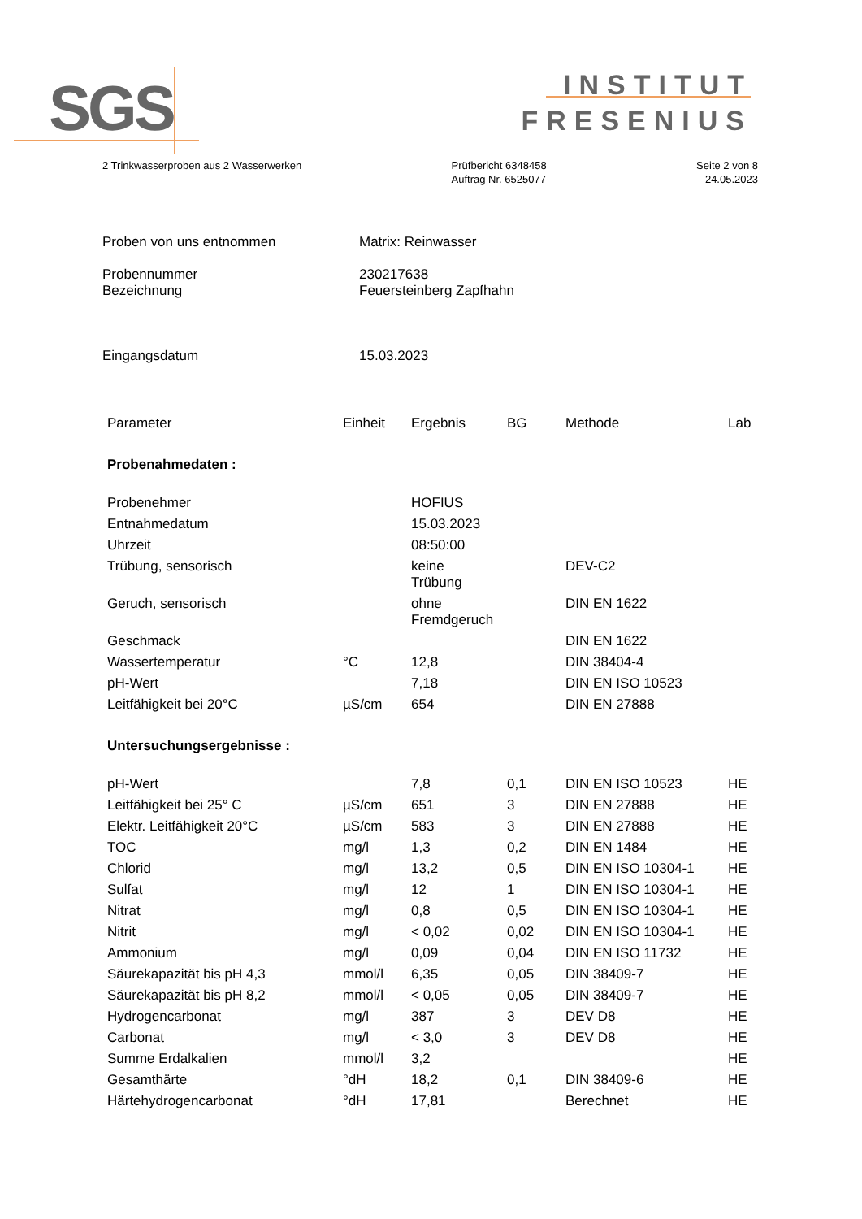SGS
INSTITUT
FRESENIUS
2 Trinkwasserproben aus 2 Wasserwerken
Prüfbericht 6348458
Auftrag Nr. 6525077
Seite 2 von 8
24.05.2023
Proben von uns entnommen Matrix: Reinwasser
Probennummer 230217638
Bezeichnung Feuersteinberg Zapfhahn
Eingangsdatum 15.03.2023
| Parameter | Einheit | Ergebnis | BG | Methode | Lab |
| --- | --- | --- | --- | --- | --- |
| Probenahmedaten : | | | | | |
| Probenehmer | | HOFIUS | | | |
| Entnahmedatum | | 15.03.2023 | | | |
| Uhrzeit | | 08:50:00 | | | |
| Trübung, sensorisch | | keine Trübung | | DEV-C2 | |
| Geruch, sensorisch | | ohne Fremdgeruch | | DIN EN 1622 | |
| Geschmack | | | | DIN EN 1622 | |
| Wassertemperatur | °C | 12,8 | | DIN 38404-4 | |
| pH-Wert | | 7,18 | | DIN EN ISO 10523 | |
| Leitfähigkeit bei 20°C | µS/cm | 654 | | DIN EN 27888 | |
| Untersuchungsergebnisse : | | | | | |
| pH-Wert | | 7,8 | 0,1 | DIN EN ISO 10523 | HE |
| Leitfähigkeit bei 25° C | µS/cm | 651 | 3 | DIN EN 27888 | HE |
| Elektr. Leitfähigkeit 20°C | µS/cm | 583 | 3 | DIN EN 27888 | HE |
| TOC | mg/l | 1,3 | 0,2 | DIN EN 1484 | HE |
| Chlorid | mg/l | 13,2 | 0,5 | DIN EN ISO 10304-1 | HE |
| Sulfat | mg/l | 12 | 1 | DIN EN ISO 10304-1 | HE |
| Nitrat | mg/l | 0,8 | 0,5 | DIN EN ISO 10304-1 | HE |
| Nitrit | mg/l | < 0,02 | 0,02 | DIN EN ISO 10304-1 | HE |
| Ammonium | mg/l | 0,09 | 0,04 | DIN EN ISO 11732 | HE |
| Säurekapazität bis pH 4,3 | mmol/l | 6,35 | 0,05 | DIN 38409-7 | HE |
| Säurekapazität bis pH 8,2 | mmol/l | < 0,05 | 0,05 | DIN 38409-7 | HE |
| Hydrogencarbonat | mg/l | 387 | 3 | DEV D8 | HE |
| Carbonat | mg/l | < 3,0 | 3 | DEV D8 | HE |
| Summe Erdalkalien | mmol/l | 3,2 | | | HE |
| Gesamthärte | °dH | 18,2 | 0,1 | DIN 38409-6 | HE |
| Härtehydrogencarbonat | °dH | 17,81 | | Berechnet | HE |